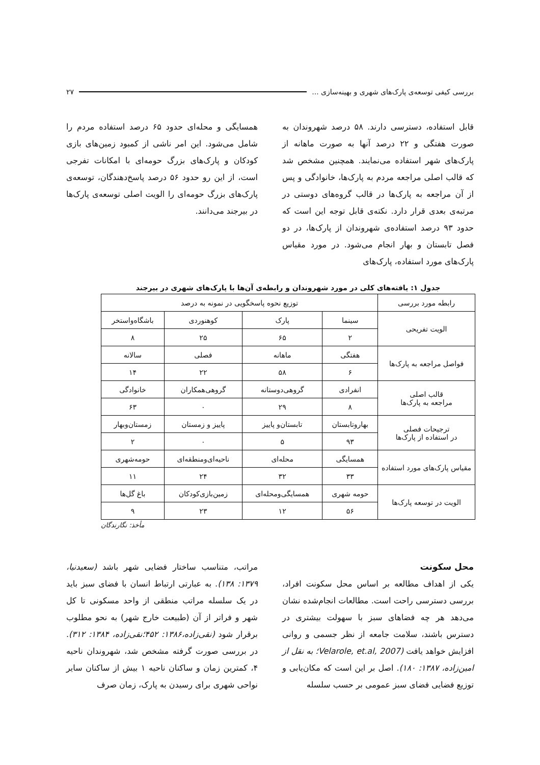بررسی کیفی توسعه‌ی پارک‌های شهری و بهینه‌سازی ... ۲۷
قابل استفاده، دسترسی دارند. ۵۸ درصد شهروندان به صورت هفتگی و ۲۲ درصد آنها به صورت ماهانه از پارک‌های شهر استفاده می‌نمایند. همچنین مشخص شد که قالب اصلی مراجعه مردم به پارک‌ها، خانوادگی و پس از آن مراجعه به پارک‌ها در قالب گروه‌های دوستی در مرتبه‌ی بعدی قرار دارد. نکته‌ی قابل توجه این است که حدود ۹۳ درصد استفاده‌ی شهروندان از پارک‌ها، در دو فصل تابستان و بهار انجام می‌شود. در مورد مقیاس پارک‌های مورد استفاده، پارک‌های
همسایگی و محله‌ای حدود ۶۵ درصد استفاده مردم را شامل می‌شود. این امر ناشی از کمبود زمین‌های بازی کودکان و پارک‌های بزرگ حومه‌ای با امکانات تفرجی است، از این رو حدود ۵۶ درصد پاسخ‌دهندگان، توسعه‌ی پارک‌های بزرگ حومه‌ای را الویت اصلی توسعه‌ی پارک‌ها در بیرجند می‌دانند.
جدول ۱: یافته‌های کلی در مورد شهروندان و رابطه‌ی آن‌ها با پارک‌های شهری در بیرجند
| رابطه مورد بررسی | توزیع نحوه پاسخگویی در نمونه به درصد | | | |
| --- | --- | --- | --- | --- |
| الویت تفریحی | سینما | پارک | کوهنوردی | باشگاه‌واستخر |
| | ۲ | ۶۵ | ۲۵ | ۸ |
| فواصل مراجعه به پارک‌ها | هفتگی | ماهانه | فصلی | سالانه |
| | ۶ | ۵۸ | ۲۲ | ۱۴ |
| قالب اصلی مراجعه به پارک‌ها | انفرادی | گروهی‌دوستانه | گروهی‌همکاران | خانوادگی |
| | ۸ | ۲۹ | ۰ | ۶۳ |
| ترجیحات فصلی در استفاده از پارک‌ها | بهاروتابستان | تابستان‌و پاییز | پاییز و زمستان | زمستان‌وبهار |
| | ۹۳ | ۵ | ۰ | ۲ |
| مقیاس پارک‌های مورد استفاده | همسایگی | محله‌ای | ناحیه‌ای‌ومنطقه‌ای | حومه‌شهری |
| | ۳۳ | ۳۲ | ۲۴ | ۱۱ |
| الویت در توسعه پارک‌ها | حومه شهری | همسایگی‌ومحله‌ای | زمین‌بازی‌کودکان | باغ گل‌ها |
| | ۵۶ | ۱۲ | ۲۳ | ۹ |
مأخذ: نگارندگان
محل سکونت
یکی از اهداف مطالعه بر اساس محل سکونت افراد، بررسی دسترسی راحت است. مطالعات انجام‌شده نشان می‌دهد هر چه فضاهای سبز با سهولت بیشتری در دسترس باشند، سلامت جامعه از نظر جسمی و روانی افزایش خواهد یافت (Velarole, et.al, 2007؛ به نقل از امین‌زاده، ۱۳۸۷: ۱۸۰). اصل بر این است که مکان‌یابی و توزیع فضایی فضای سبز عمومی بر حسب سلسله
مراتب، متناسب ساختار فضایی شهر باشد (سعیدنیا، ۱۳۷۹: ۱۳۸). به عبارتی ارتباط انسان با فضای سبز باید در یک سلسله مراتب منطقی از واحد مسکونی تا کل شهر و فراتر از آن (طبیعت خارج شهر) به نحو مطلوب برقرار شود (نقی‌زاده،۱۳۸۶: ۴۵۲؛نقی‌زاده، ۱۳۸۴: ۳۱۲). در بررسی صورت گرفته مشخص شد، شهروندان ناحیه ۴، کمترین زمان و ساکنان ناحیه ۱ بیش از ساکنان سایر نواحی شهری برای رسیدن به پارک، زمان صرف